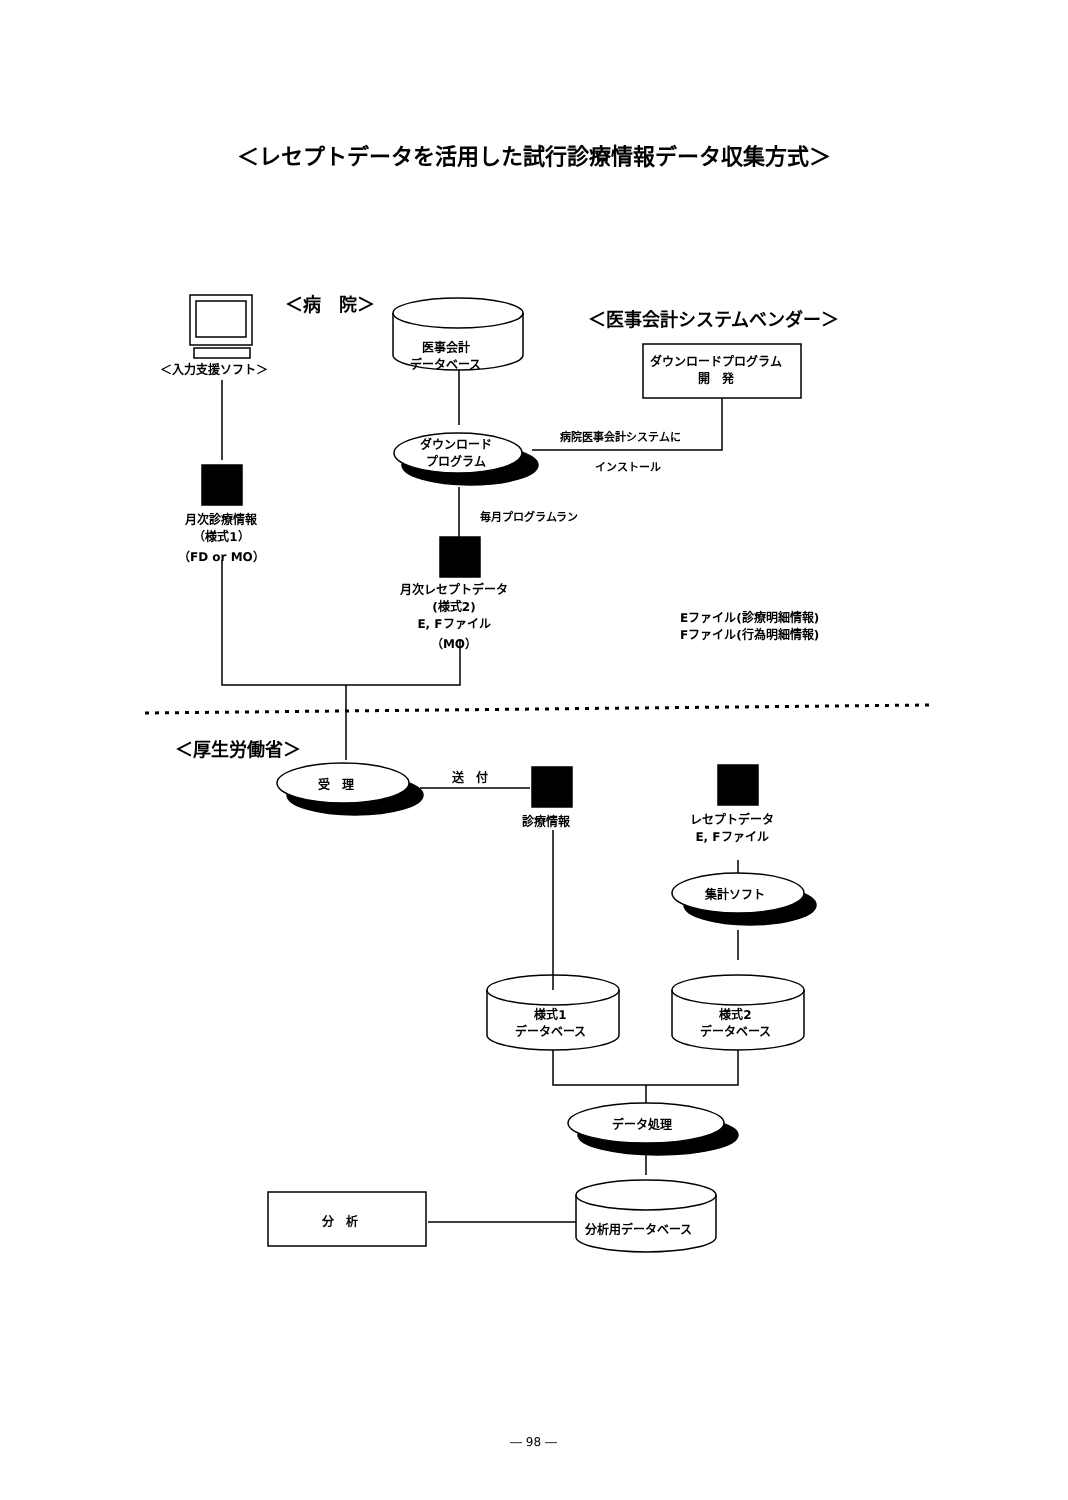＜レセプトデータを活用した試行診療情報データ収集方式＞
＜病　院＞
＜医事会計システムベンダー＞
＜入力支援ソフト＞
医事会計
データベース
ダウンロードプログラム
開　発
病院医事会計システムに
インストール
ダウンロード
プログラム
毎月プログラムラン
月次診療情報
（様式1）
（FD or MO）
月次レセプトデータ
(様式2)
E, Fファイル
（MO）
Eファイル(診療明細情報)
Fファイル(行為明細情報)
＜厚生労働省＞
受　理 送　付
診療情報
レセプトデータ
E, Fファイル
集計ソフト
様式1
データベース
様式2
データベース
データ処理
分析用データベース
分　析
― 98 ―